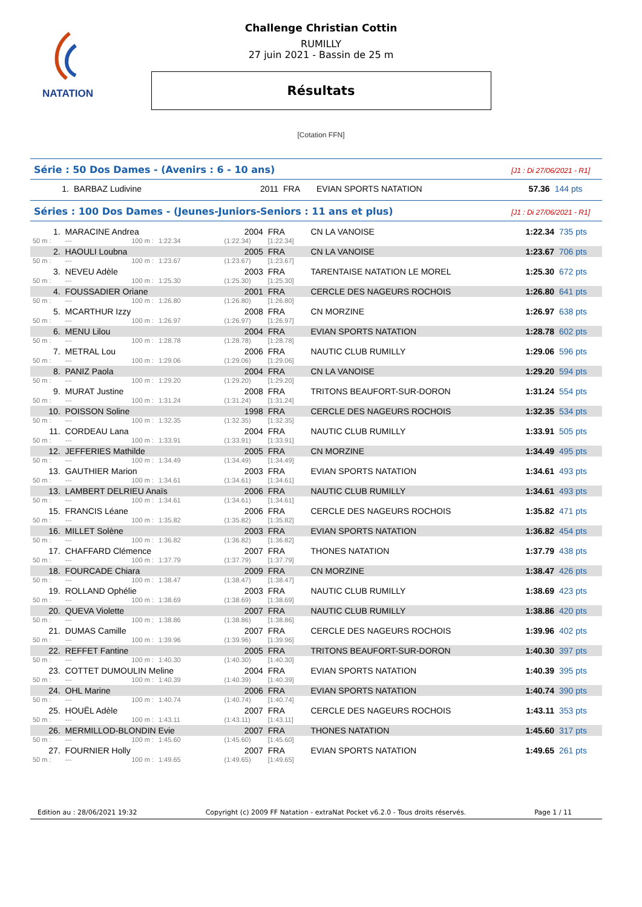NATATION
Challenge Christian Cottin
RUMILLY
27 juin 2021 - Bassin de 25 m
Résultats
[Cotation FFN]
Série : 50 Dos Dames - (Avenirs : 6 - 10 ans) [J1 : Di 27/06/2021 - R1]
| 1. | BARBAZ Ludivine | 2011 | FRA | EVIAN SPORTS NATATION | 57.36 | 144 pts |
Séries : 100 Dos Dames - (Jeunes-Juniors-Seniors : 11 ans et plus) [J1 : Di 27/06/2021 - R1]
| 1. | MARACINE Andrea | | | 2004 | FRA | CN LA VANOISE | 1:22.34 | 735 pts |
| 50 m : | --- | 100 m : | 1:22.34 | (1:22.34) | [1:22.34] | | | |
| 2. | HAOULI Loubna | | | 2005 | FRA | CN LA VANOISE | 1:23.67 | 706 pts |
| 50 m : | --- | 100 m : | 1:23.67 | (1:23.67) | [1:23.67] | | | |
| 3. | NEVEU Adèle | | | 2003 | FRA | TARENTAISE NATATION LE MOREL | 1:25.30 | 672 pts |
| 50 m : | --- | 100 m : | 1:25.30 | (1:25.30) | [1:25.30] | | | |
| 4. | FOUSSADIER Oriane | | | 2001 | FRA | CERCLE DES NAGEURS ROCHOIS | 1:26.80 | 641 pts |
| 50 m : | --- | 100 m : | 1:26.80 | (1:26.80) | [1:26.80] | | | |
| 5. | MCARTHUR Izzy | | | 2008 | FRA | CN MORZINE | 1:26.97 | 638 pts |
| 50 m : | --- | 100 m : | 1:26.97 | (1:26.97) | [1:26.97] | | | |
| 6. | MENU Lilou | | | 2004 | FRA | EVIAN SPORTS NATATION | 1:28.78 | 602 pts |
| 50 m : | --- | 100 m : | 1:28.78 | (1:28.78) | [1:28.78] | | | |
| 7. | METRAL Lou | | | 2006 | FRA | NAUTIC CLUB RUMILLY | 1:29.06 | 596 pts |
| 50 m : | --- | 100 m : | 1:29.06 | (1:29.06) | [1:29.06] | | | |
| 8. | PANIZ Paola | | | 2004 | FRA | CN LA VANOISE | 1:29.20 | 594 pts |
| 50 m : | --- | 100 m : | 1:29.20 | (1:29.20) | [1:29.20] | | | |
| 9. | MURAT Justine | | | 2008 | FRA | TRITONS BEAUFORT-SUR-DORON | 1:31.24 | 554 pts |
| 50 m : | --- | 100 m : | 1:31.24 | (1:31.24) | [1:31.24] | | | |
| 10. | POISSON Soline | | | 1998 | FRA | CERCLE DES NAGEURS ROCHOIS | 1:32.35 | 534 pts |
| 50 m : | --- | 100 m : | 1:32.35 | (1:32.35) | [1:32.35] | | | |
| 11. | CORDEAU Lana | | | 2004 | FRA | NAUTIC CLUB RUMILLY | 1:33.91 | 505 pts |
| 50 m : | --- | 100 m : | 1:33.91 | (1:33.91) | [1:33.91] | | | |
| 12. | JEFFERIES Mathilde | | | 2005 | FRA | CN MORZINE | 1:34.49 | 495 pts |
| 50 m : | --- | 100 m : | 1:34.49 | (1:34.49) | [1:34.49] | | | |
| 13. | GAUTHIER Marion | | | 2003 | FRA | EVIAN SPORTS NATATION | 1:34.61 | 493 pts |
| 50 m : | --- | 100 m : | 1:34.61 | (1:34.61) | [1:34.61] | | | |
| 13. | LAMBERT DELRIEU Anaïs | | | 2006 | FRA | NAUTIC CLUB RUMILLY | 1:34.61 | 493 pts |
| 50 m : | --- | 100 m : | 1:34.61 | (1:34.61) | [1:34.61] | | | |
| 15. | FRANCIS Léane | | | 2006 | FRA | CERCLE DES NAGEURS ROCHOIS | 1:35.82 | 471 pts |
| 50 m : | --- | 100 m : | 1:35.82 | (1:35.82) | [1:35.82] | | | |
| 16. | MILLET Solène | | | 2003 | FRA | EVIAN SPORTS NATATION | 1:36.82 | 454 pts |
| 50 m : | --- | 100 m : | 1:36.82 | (1:36.82) | [1:36.82] | | | |
| 17. | CHAFFARD Clémence | | | 2007 | FRA | THONES NATATION | 1:37.79 | 438 pts |
| 50 m : | --- | 100 m : | 1:37.79 | (1:37.79) | [1:37.79] | | | |
| 18. | FOURCADE Chiara | | | 2009 | FRA | CN MORZINE | 1:38.47 | 426 pts |
| 50 m : | --- | 100 m : | 1:38.47 | (1:38.47) | [1:38.47] | | | |
| 19. | ROLLAND Ophélie | | | 2003 | FRA | NAUTIC CLUB RUMILLY | 1:38.69 | 423 pts |
| 50 m : | --- | 100 m : | 1:38.69 | (1:38.69) | [1:38.69] | | | |
| 20. | QUEVA Violette | | | 2007 | FRA | NAUTIC CLUB RUMILLY | 1:38.86 | 420 pts |
| 50 m : | --- | 100 m : | 1:38.86 | (1:38.86) | [1:38.86] | | | |
| 21. | DUMAS Camille | | | 2007 | FRA | CERCLE DES NAGEURS ROCHOIS | 1:39.96 | 402 pts |
| 50 m : | --- | 100 m : | 1:39.96 | (1:39.96) | [1:39.96] | | | |
| 22. | REFFET Fantine | | | 2005 | FRA | TRITONS BEAUFORT-SUR-DORON | 1:40.30 | 397 pts |
| 50 m : | --- | 100 m : | 1:40.30 | (1:40.30) | [1:40.30] | | | |
| 23. | COTTET DUMOULIN Meline | | | 2004 | FRA | EVIAN SPORTS NATATION | 1:40.39 | 395 pts |
| 50 m : | --- | 100 m : | 1:40.39 | (1:40.39) | [1:40.39] | | | |
| 24. | OHL Marine | | | 2006 | FRA | EVIAN SPORTS NATATION | 1:40.74 | 390 pts |
| 50 m : | --- | 100 m : | 1:40.74 | (1:40.74) | [1:40.74] | | | |
| 25. | HOUËL Adèle | | | 2007 | FRA | CERCLE DES NAGEURS ROCHOIS | 1:43.11 | 353 pts |
| 50 m : | --- | 100 m : | 1:43.11 | (1:43.11) | [1:43.11] | | | |
| 26. | MERMILLOD-BLONDIN Evie | | | 2007 | FRA | THONES NATATION | 1:45.60 | 317 pts |
| 50 m : | --- | 100 m : | 1:45.60 | (1:45.60) | [1:45.60] | | | |
| 27. | FOURNIER Holly | | | 2007 | FRA | EVIAN SPORTS NATATION | 1:49.65 | 261 pts |
| 50 m : | --- | 100 m : | 1:49.65 | (1:49.65) | [1:49.65] | | | |
Edition au : 28/06/2021 19:32 Copyright (c) 2009 FF Natation - extraNat Pocket v6.2.0 - Tous droits réservés. Page 1 / 11